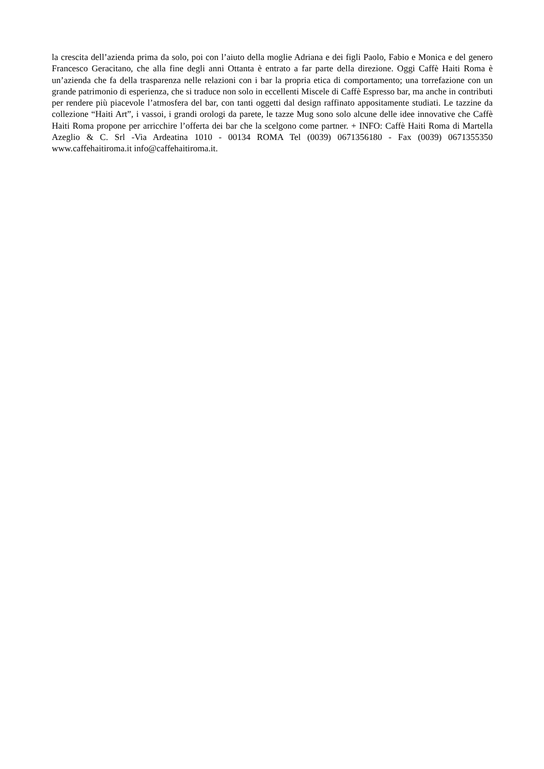la crescita dell’azienda prima da solo, poi con l’aiuto della moglie Adriana e dei figli Paolo, Fabio e Monica e del genero Francesco Geracitano, che alla fine degli anni Ottanta è entrato a far parte della direzione. Oggi Caffè Haiti Roma è un’azienda che fa della trasparenza nelle relazioni con i bar la propria etica di comportamento; una torrefazione con un grande patrimonio di esperienza, che si traduce non solo in eccellenti Miscele di Caffè Espresso bar, ma anche in contributi per rendere più piacevole l’atmosfera del bar, con tanti oggetti dal design raffinato appositamente studiati. Le tazzine da collezione “Haiti Art”, i vassoi, i grandi orologi da parete, le tazze Mug sono solo alcune delle idee innovative che Caffè Haiti Roma propone per arricchire l’offerta dei bar che la scelgono come partner. + INFO: Caffè Haiti Roma di Martella Azeglio & C. Srl -Via Ardeatina 1010 - 00134 ROMA Tel (0039) 0671356180 - Fax (0039) 0671355350 www.caffehaitiroma.it info@caffehaitiroma.it.